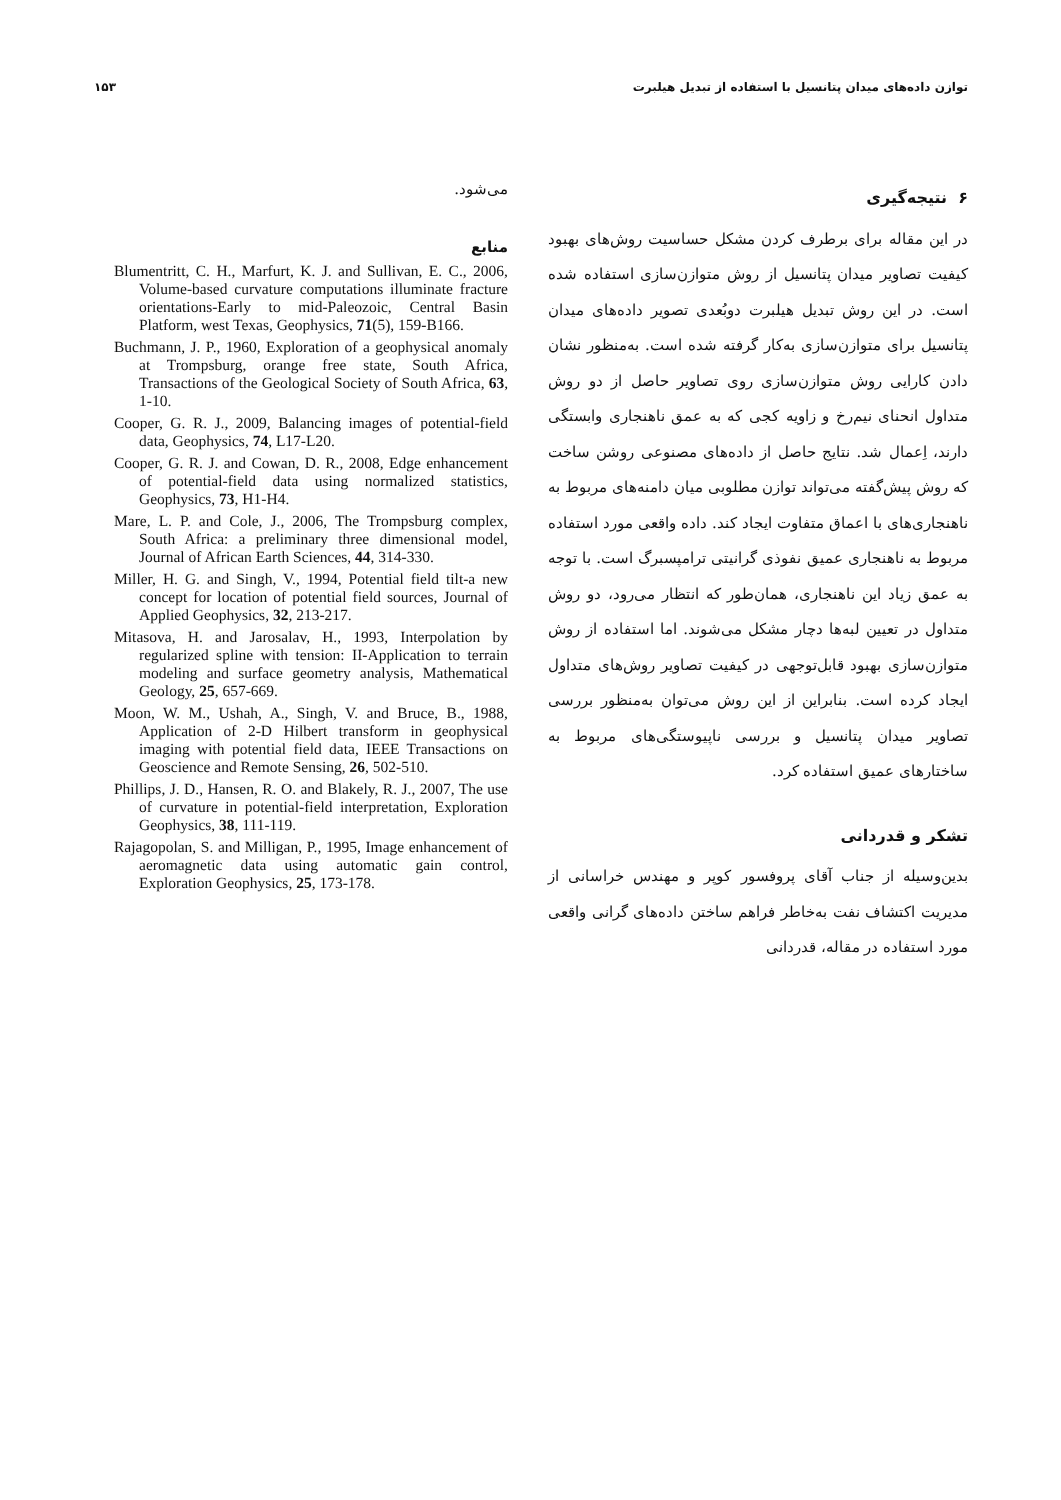توازن داده‌های میدان پتانسیل با استفاده از تبدیل هیلبرت ۱۵۳
۶ نتیجه‌گیری
در این مقاله برای برطرف کردن مشکل حساسیت روش‌های بهبود کیفیت تصاویر میدان پتانسیل از روش متوازن‌سازی استفاده شده است. در این روش تبدیل هیلبرت دوبُعدی تصویر داده‌های میدان پتانسیل برای متوازن‌سازی به‌کار گرفته شده است. به‌منظور نشان دادن کارایی روش متوازن‌سازی روی تصاویر حاصل از دو روش متداول انحنای نیم‌رخ و زاویه کجی که به عمق ناهنجاری وابستگی دارند، اِعمال شد. نتایج حاصل از داده‌های مصنوعی روشن ساخت که روش پیش‌گفته می‌تواند توازن مطلوبی میان دامنه‌های مربوط به ناهنجاری‌های با اعماق متفاوت ایجاد کند. داده واقعی مورد استفاده مربوط به ناهنجاری عمیق نفوذی گرانیتی ترامپسبرگ است. با توجه به عمق زیاد این ناهنجاری، همان‌طور که انتظار می‌رود، دو روش متداول در تعیین لبه‌ها دچار مشکل می‌شوند. اما استفاده از روش متوازن‌سازی بهبود قابل‌توجهی در کیفیت تصاویر روش‌های متداول ایجاد کرده است. بنابراین از این روش می‌توان به‌منظور بررسی تصاویر میدان پتانسیل و بررسی ناپیوستگی‌های مربوط به ساختارهای عمیق استفاده کرد.
تشکر و قدردانی
بدین‌وسیله از جناب آقای پروفسور کوپر و مهندس خراسانی از مدیریت اکتشاف نفت به‌خاطر فراهم ساختن داده‌های گرانی واقعی مورد استفاده در مقاله، قدردانی
می‌شود.
منابع
Blumentritt, C. H., Marfurt, K. J. and Sullivan, E. C., 2006, Volume-based curvature computations illuminate fracture orientations-Early to mid-Paleozoic, Central Basin Platform, west Texas, Geophysics, 71(5), 159-B166.
Buchmann, J. P., 1960, Exploration of a geophysical anomaly at Trompsburg, orange free state, South Africa, Transactions of the Geological Society of South Africa, 63, 1-10.
Cooper, G. R. J., 2009, Balancing images of potential-field data, Geophysics, 74, L17-L20.
Cooper, G. R. J. and Cowan, D. R., 2008, Edge enhancement of potential-field data using normalized statistics, Geophysics, 73, H1-H4.
Mare, L. P. and Cole, J., 2006, The Trompsburg complex, South Africa: a preliminary three dimensional model, Journal of African Earth Sciences, 44, 314-330.
Miller, H. G. and Singh, V., 1994, Potential field tilt-a new concept for location of potential field sources, Journal of Applied Geophysics, 32, 213-217.
Mitasova, H. and Jarosalav, H., 1993, Interpolation by regularized spline with tension: II-Application to terrain modeling and surface geometry analysis, Mathematical Geology, 25, 657-669.
Moon, W. M., Ushah, A., Singh, V. and Bruce, B., 1988, Application of 2-D Hilbert transform in geophysical imaging with potential field data, IEEE Transactions on Geoscience and Remote Sensing, 26, 502-510.
Phillips, J. D., Hansen, R. O. and Blakely, R. J., 2007, The use of curvature in potential-field interpretation, Exploration Geophysics, 38, 111-119.
Rajagopolan, S. and Milligan, P., 1995, Image enhancement of aeromagnetic data using automatic gain control, Exploration Geophysics, 25, 173-178.